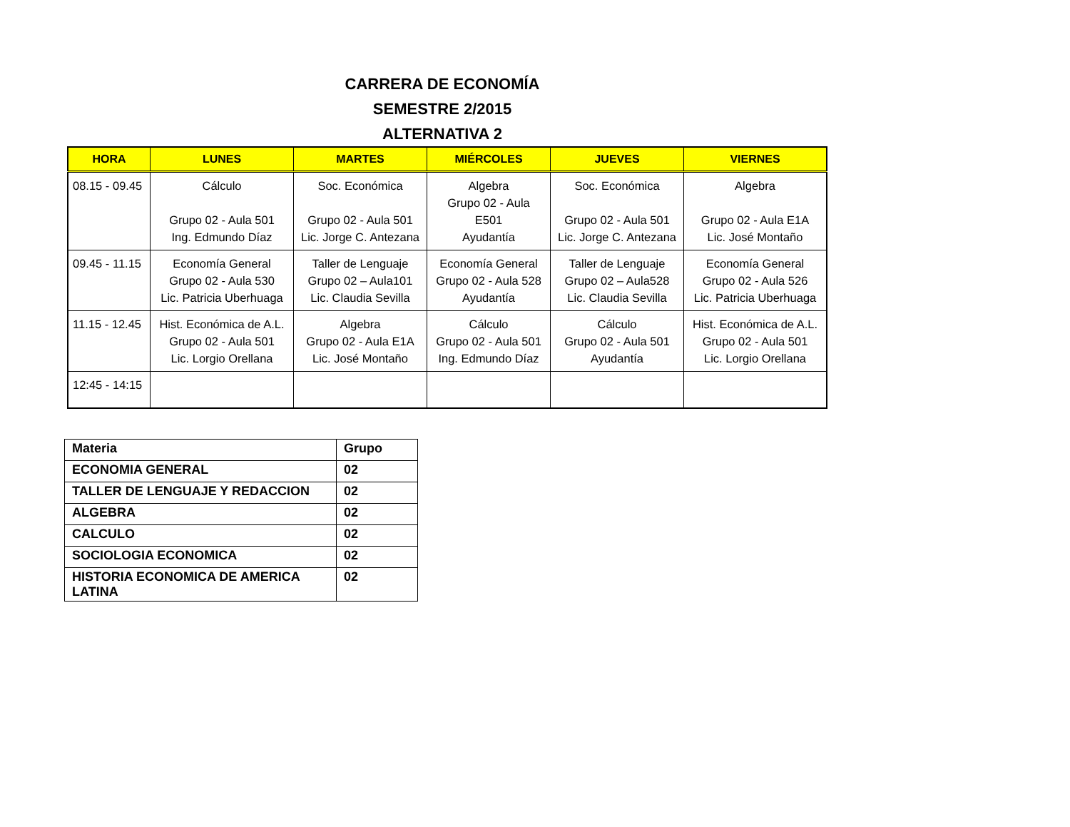CARRERA DE ECONOMÍA
SEMESTRE 2/2015
ALTERNATIVA 2
| HORA | LUNES | MARTES | MIÉRCOLES | JUEVES | VIERNES |
| --- | --- | --- | --- | --- | --- |
| 08.15 - 09.45 | Cálculo Grupo 02 - Aula 501 Ing. Edmundo Díaz | Soc. Económica Grupo 02 - Aula 501 Lic. Jorge C. Antezana | Algebra Grupo 02 - Aula E501 Ayudantía | Soc. Económica Grupo 02 - Aula 501 Lic. Jorge C. Antezana | Algebra Grupo 02 - Aula E1A Lic. José Montaño |
| 09.45 - 11.15 | Economía General Grupo 02 - Aula 530 Lic. Patricia Uberhuaga | Taller de Lenguaje Grupo 02 – Aula101 Lic. Claudia Sevilla | Economía General Grupo 02 - Aula 528 Ayudantía | Taller de Lenguaje Grupo 02 – Aula528 Lic. Claudia Sevilla | Economía General Grupo 02 - Aula 526 Lic. Patricia Uberhuaga |
| 11.15 - 12.45 | Hist. Económica de A.L. Grupo 02 - Aula 501 Lic. Lorgio Orellana | Algebra Grupo 02 - Aula E1A Lic. José Montaño | Cálculo Grupo 02 - Aula 501 Ing. Edmundo Díaz | Cálculo Grupo 02 - Aula 501 Ayudantía | Hist. Económica de A.L. Grupo 02 - Aula 501 Lic. Lorgio Orellana |
| 12:45 - 14:15 | | | | | |
| Materia | Grupo |
| ECONOMIA GENERAL | 02 |
| TALLER DE LENGUAJE Y REDACCION | 02 |
| ALGEBRA | 02 |
| CALCULO | 02 |
| SOCIOLOGIA ECONOMICA | 02 |
| HISTORIA ECONOMICA DE AMERICA LATINA | 02 |